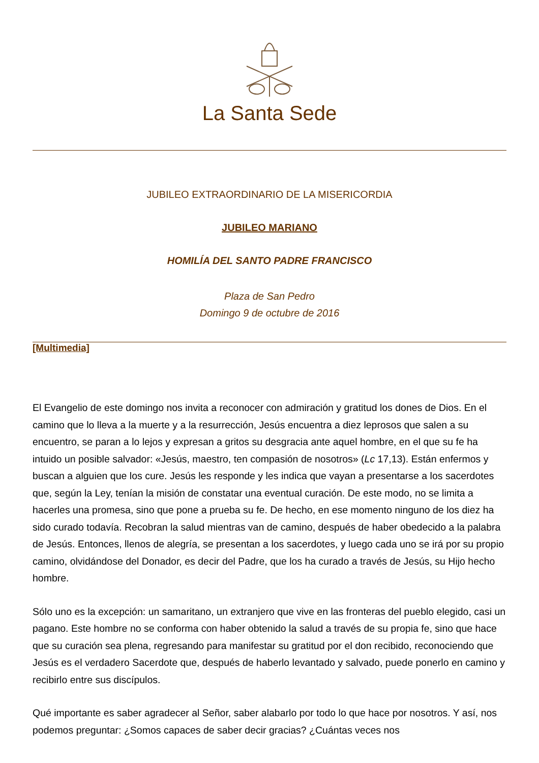La Santa Sede
JUBILEO EXTRAORDINARIO DE LA MISERICORDIA
JUBILEO MARIANO
HOMILÍA DEL SANTO PADRE FRANCISCO
Plaza de San Pedro
Domingo 9 de octubre de 2016
[Multimedia]
El Evangelio de este domingo nos invita a reconocer con admiración y gratitud los dones de Dios. En el camino que lo lleva a la muerte y a la resurrección, Jesús encuentra a diez leprosos que salen a su encuentro, se paran a lo lejos y expresan a gritos su desgracia ante aquel hombre, en el que su fe ha intuido un posible salvador: «Jesús, maestro, ten compasión de nosotros» (Lc 17,13). Están enfermos y buscan a alguien que los cure. Jesús les responde y les indica que vayan a presentarse a los sacerdotes que, según la Ley, tenían la misión de constatar una eventual curación. De este modo, no se limita a hacerles una promesa, sino que pone a prueba su fe. De hecho, en ese momento ninguno de los diez ha sido curado todavía. Recobran la salud mientras van de camino, después de haber obedecido a la palabra de Jesús. Entonces, llenos de alegría, se presentan a los sacerdotes, y luego cada uno se irá por su propio camino, olvidándose del Donador, es decir del Padre, que los ha curado a través de Jesús, su Hijo hecho hombre.
Sólo uno es la excepción: un samaritano, un extranjero que vive en las fronteras del pueblo elegido, casi un pagano. Este hombre no se conforma con haber obtenido la salud a través de su propia fe, sino que hace que su curación sea plena, regresando para manifestar su gratitud por el don recibido, reconociendo que Jesús es el verdadero Sacerdote que, después de haberlo levantado y salvado, puede ponerlo en camino y recibirlo entre sus discípulos.
Qué importante es saber agradecer al Señor, saber alabarlo por todo lo que hace por nosotros. Y así, nos podemos preguntar: ¿Somos capaces de saber decir gracias? ¿Cuántas veces nos